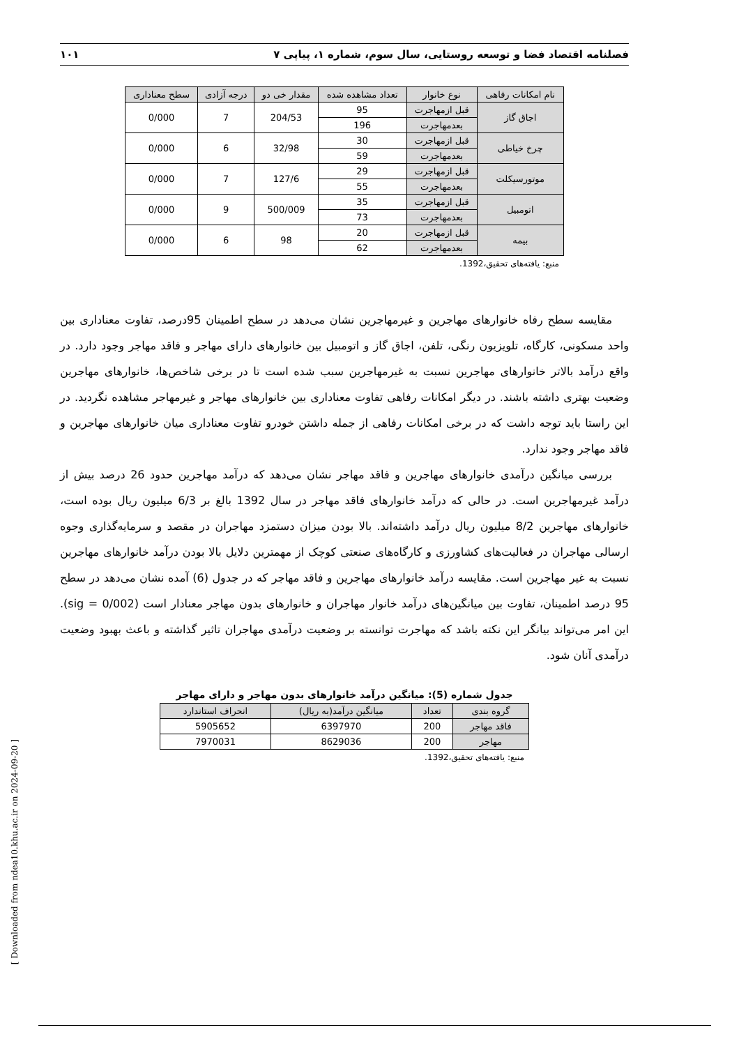فصلنامه اقتصاد فضا و توسعه روستایی، سال سوم، شماره ۱، پیاپی ۷ ۱۰۱
| نام امکانات رفاهی | نوع خانوار | تعداد مشاهده شده | مقدار خی دو | درجه آزادی | سطح معناداری |
| --- | --- | --- | --- | --- | --- |
| اجاق گاز | قبل ازمهاجرت | 95 | 204/53 | 7 | 0/000 |
| | بعدمهاجرت | 196 | | | |
| چرخ خیاطی | قبل ازمهاجرت | 30 | 32/98 | 6 | 0/000 |
| | بعدمهاجرت | 59 | | | |
| موتورسیکلت | قبل ازمهاجرت | 29 | 127/6 | 7 | 0/000 |
| | بعدمهاجرت | 55 | | | |
| اتومبیل | قبل ازمهاجرت | 35 | 500/009 | 9 | 0/000 |
| | بعدمهاجرت | 73 | | | |
| بیمه | قبل ازمهاجرت | 20 | 98 | 6 | 0/000 |
| | بعدمهاجرت | 62 | | | |
منبع: یافته‌های تحقیق،1392.
مقایسه سطح رفاه خانوارهای مهاجرین و غیرمهاجرین نشان می‌دهد در سطح اطمینان 95درصد، تفاوت معناداری بین واحد مسکونی، کارگاه، تلویزیون رنگی، تلفن، اجاق گاز و اتومبیل بین خانوارهای دارای مهاجر و فاقد مهاجر وجود دارد. در واقع درآمد بالاتر خانوارهای مهاجرین نسبت به غیرمهاجرین سبب شده است تا در برخی شاخص‌ها، خانوارهای مهاجرین وضعیت بهتری داشته باشند. در دیگر امکانات رفاهی تفاوت معناداری بین خانوارهای مهاجر و غیرمهاجر مشاهده نگردید. در این راستا باید توجه داشت که در برخی امکانات رفاهی از جمله داشتن خودرو تفاوت معناداری میان خانوارهای مهاجرین و فاقد مهاجر وجود ندارد.
بررسی میانگین درآمدی خانوارهای مهاجرین و فاقد مهاجر نشان می‌دهد که درآمد مهاجرین حدود 26 درصد بیش از درآمد غیرمهاجرین است. در حالی که درآمد خانوارهای فاقد مهاجر در سال 1392 بالغ بر 6/3 میلیون ریال بوده است، خانوارهای مهاجرین 8/2 میلیون ریال درآمد داشته‌اند. بالا بودن میزان دستمزد مهاجران در مقصد و سرمایه‌گذاری وجوه ارسالی مهاجران در فعالیت‌های کشاورزی و کارگاه‌های صنعتی کوچک از مهمترین دلایل بالا بودن درآمد خانوارهای مهاجرین نسبت به غیر مهاجرین است. مقایسه درآمد خانوارهای مهاجرین و فاقد مهاجر که در جدول (6) آمده نشان می‌دهد در سطح 95 درصد اطمینان، تفاوت بین میانگین‌های درآمد خانوار مهاجران و خانوارهای بدون مهاجر معنادار است (sig = 0/002). این امر می‌تواند بیانگر این نکته باشد که مهاجرت توانسته بر وضعیت درآمدی مهاجران تاثیر گذاشته و باعث بهبود وضعیت درآمدی آنان شود.
جدول شماره (5): میانگین درآمد خانوارهای بدون مهاجر و دارای مهاجر
| گروه بندی | تعداد | میانگین درآمد(به ریال) | انحراف استاندارد |
| --- | --- | --- | --- |
| فاقد مهاجر | 200 | 6397970 | 5905652 |
| مهاجر | 200 | 8629036 | 7970031 |
منبع: یافته‌های تحقیق،1392.
[ Downloaded from ndea10.khu.ac.ir on 2024-09-20 ]